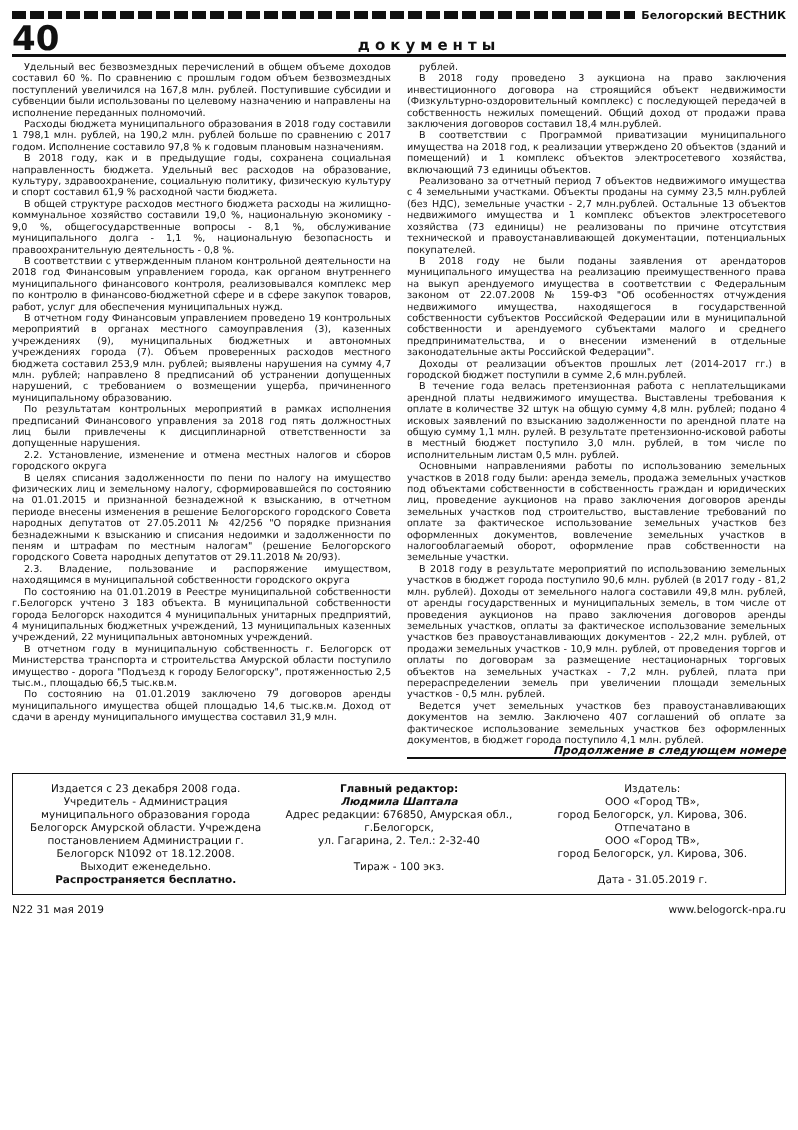Белогорский ВЕСТНИК
40
документы
Удельный вес безвозмездных перечислений в общем объеме доходов составил 60 %. По сравнению с прошлым годом объем безвозмездных поступлений увеличился на 167,8 млн. рублей. Поступившие субсидии и субвенции были использованы по целевому назначению и направлены на исполнение переданных полномочий.
Расходы бюджета муниципального образования в 2018 году составили 1 798,1 млн. рублей, на 190,2 млн. рублей больше по сравнению с 2017 годом. Исполнение составило 97,8 % к годовым плановым назначениям.
В 2018 году, как и в предыдущие годы, сохранена социальная направленность бюджета. Удельный вес расходов на образование, культуру, здравоохранение, социальную политику, физическую культуру и спорт составил 61,9 % расходной части бюджета.
В общей структуре расходов местного бюджета расходы на жилищно-коммунальное хозяйство составили 19,0 %, национальную экономику - 9,0 %, общегосударственные вопросы - 8,1 %, обслуживание муниципального долга - 1,1 %, национальную безопасность и правоохранительную деятельность - 0,8 %.
В соответствии с утвержденным планом контрольной деятельности на 2018 год Финансовым управлением города, как органом внутреннего муниципального финансового контроля, реализовывался комплекс мер по контролю в финансово-бюджетной сфере и в сфере закупок товаров, работ, услуг для обеспечения муниципальных нужд.
В отчетном году Финансовым управлением проведено 19 контрольных мероприятий в органах местного самоуправления (3), казенных учреждениях (9), муниципальных бюджетных и автономных учреждениях города (7). Объем проверенных расходов местного бюджета составил 253,9 млн. рублей; выявлены нарушения на сумму 4,7 млн. рублей; направлено 8 предписаний об устранении допущенных нарушений, с требованием о возмещении ущерба, причиненного муниципальному образованию.
По результатам контрольных мероприятий в рамках исполнения предписаний Финансового управления за 2018 год пять должностных лиц были привлечены к дисциплинарной ответственности за допущенные нарушения.
2.2. Установление, изменение и отмена местных налогов и сборов городского округа
В целях списания задолженности по пени по налогу на имущество физических лиц и земельному налогу, сформировавшейся по состоянию на 01.01.2015 и признанной безнадежной к взысканию, в отчетном периоде внесены изменения в решение Белогорского городского Совета народных депутатов от 27.05.2011 № 42/256 "О порядке признания безнадежными к взысканию и списания недоимки и задолженности по пеням и штрафам по местным налогам" (решение Белогорского городского Совета народных депутатов от 29.11.2018 № 20/93).
2.3. Владение, пользование и распоряжение имуществом, находящимся в муниципальной собственности городского округа
По состоянию на 01.01.2019 в Реестре муниципальной собственности г.Белогорск учтено 3 183 объекта. В муниципальной собственности города Белогорск находится 4 муниципальных унитарных предприятий, 4 муниципальных бюджетных учреждений, 13 муниципальных казенных учреждений, 22 муниципальных автономных учреждений.
В отчетном году в муниципальную собственность г. Белогорск от Министерства транспорта и строительства Амурской области поступило имущество - дорога "Подъезд к городу Белогорску", протяженностью 2,5 тыс.м., площадью 66,5 тыс.кв.м.
По состоянию на 01.01.2019 заключено 79 договоров аренды муниципального имущества общей площадью 14,6 тыс.кв.м. Доход от сдачи в аренду муниципального имущества составил 31,9 млн.
рублей.
В 2018 году проведено 3 аукциона на право заключения инвестиционного договора на строящийся объект недвижимости (Физкультурно-оздоровительный комплекс) с последующей передачей в собственность нежилых помещений. Общий доход от продажи права заключения договоров составил 18,4 млн.рублей.
В соответствии с Программой приватизации муниципального имущества на 2018 год, к реализации утверждено 20 объектов (зданий и помещений) и 1 комплекс объектов электросетевого хозяйства, включающий 73 единицы объектов.
Реализовано за отчетный период 7 объектов недвижимого имущества с 4 земельными участками. Объекты проданы на сумму 23,5 млн.рублей (без НДС), земельные участки - 2,7 млн.рублей. Остальные 13 объектов недвижимого имущества и 1 комплекс объектов электросетевого хозяйства (73 единицы) не реализованы по причине отсутствия технической и правоустанавливающей документации, потенциальных покупателей.
В 2018 году не были поданы заявления от арендаторов муниципального имущества на реализацию преимущественного права на выкуп арендуемого имущества в соответствии с Федеральным законом от 22.07.2008 № 159-ФЗ "Об особенностях отчуждения недвижимого имущества, находящегося в государственной собственности субъектов Российской Федерации или в муниципальной собственности и арендуемого субъектами малого и среднего предпринимательства, и о внесении изменений в отдельные законодательные акты Российской Федерации".
Доходы от реализации объектов прошлых лет (2014-2017 гг.) в городской бюджет поступили в сумме 2,6 млн.рублей.
В течение года велась претензионная работа с неплательщиками арендной платы недвижимого имущества. Выставлены требования к оплате в количестве 32 штук на общую сумму 4,8 млн. рублей; подано 4 исковых заявлений по взысканию задолженности по арендной плате на общую сумму 1,1 млн. рулей. В результате претензионно-исковой работы в местный бюджет поступило 3,0 млн. рублей, в том числе по исполнительным листам 0,5 млн. рублей.
Основными направлениями работы по использованию земельных участков в 2018 году были: аренда земель, продажа земельных участков под объектами собственности в собственность граждан и юридических лиц, проведение аукционов на право заключения договоров аренды земельных участков под строительство, выставление требований по оплате за фактическое использование земельных участков без оформленных документов, вовлечение земельных участков в налогооблагаемый оборот, оформление прав собственности на земельные участки.
В 2018 году в результате мероприятий по использованию земельных участков в бюджет города поступило 90,6 млн. рублей (в 2017 году - 81,2 млн. рублей). Доходы от земельного налога составили 49,8 млн. рублей, от аренды государственных и муниципальных земель, в том числе от проведения аукционов на право заключения договоров аренды земельных участков, оплаты за фактическое использование земельных участков без правоустанавливающих документов - 22,2 млн. рублей, от продажи земельных участков - 10,9 млн. рублей, от проведения торгов и оплаты по договорам за размещение нестационарных торговых объектов на земельных участках - 7,2 млн. рублей, плата при перераспределении земель при увеличении площади земельных участков - 0,5 млн. рублей.
Ведется учет земельных участков без правоустанавливающих документов на землю. Заключено 407 соглашений об оплате за фактическое использование земельных участков без оформленных документов, в бюджет города поступило 4,1 млн. рублей.
Продолжение в следующем номере
Издается с 23 декабря 2008 года.
Учредитель - Администрация муниципального образования города Белогорск Амурской области. Учреждена постановлением Администрации г. Белогорск N1092 от 18.12.2008.
Выходит еженедельно.
Распространяется бесплатно.
Главный редактор:
Людмила Шаптала
Адрес редакции: 676850, Амурская обл., г.Белогорск,
ул. Гагарина, 2. Тел.: 2-32-40
Тираж - 100 экз.
Издатель:
ООО «Город ТВ»,
город Белогорск, ул. Кирова, 306.
Отпечатано в
ООО «Город ТВ»,
город Белогорск, ул. Кирова, 306.
Дата - 31.05.2019 г.
N22 31 мая 2019 www.belogorck-npa.ru